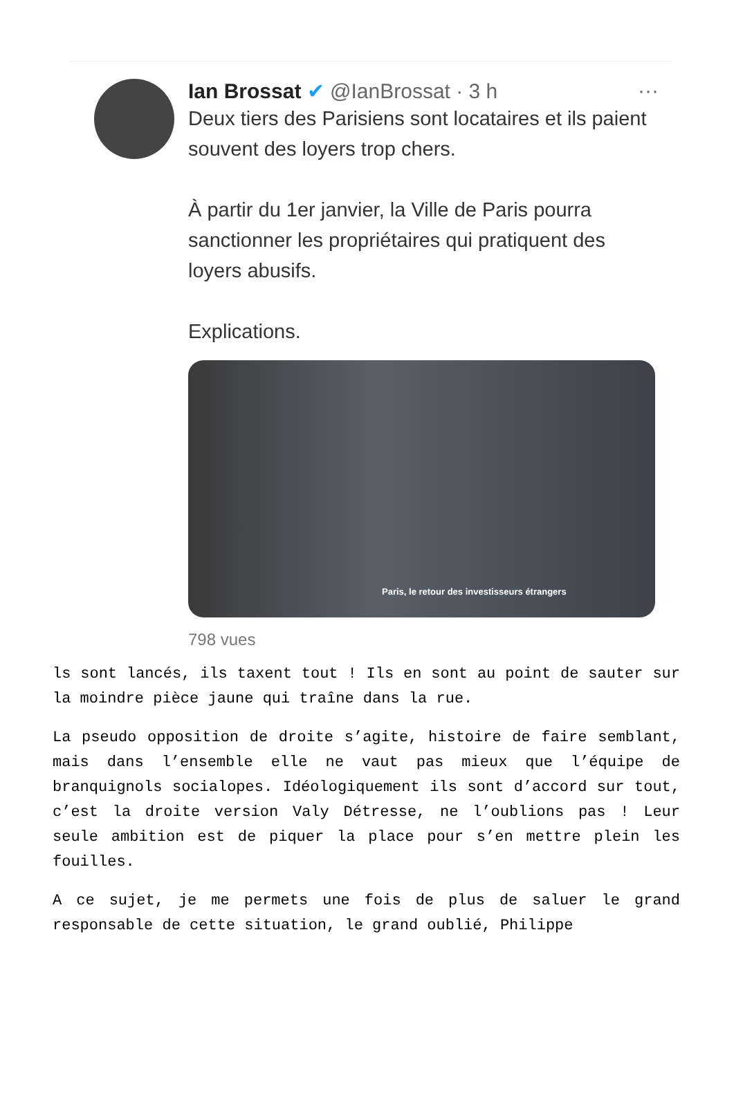Ian Brossat ✔ @IanBrossat · 3 h
···
Deux tiers des Parisiens sont locataires et ils paient souvent des loyers trop chers.
À partir du 1er janvier, la Ville de Paris pourra sanctionner les propriétaires qui pratiquent des loyers abusifs.
Explications.
Paris, le retour des investisseurs étrangers
798 vues
ls sont lancés, ils taxent tout ! Ils en sont au point de sauter sur la moindre pièce jaune qui traîne dans la rue.
La pseudo opposition de droite s’agite, histoire de faire semblant, mais dans l’ensemble elle ne vaut pas mieux que l’équipe de branquignols socialopes. Idéologiquement ils sont d’accord sur tout, c’est la droite version Valy Détresse, ne l’oublions pas ! Leur seule ambition est de piquer la place pour s’en mettre plein les fouilles.
A ce sujet, je me permets une fois de plus de saluer le grand responsable de cette situation, le grand oublié, Philippe